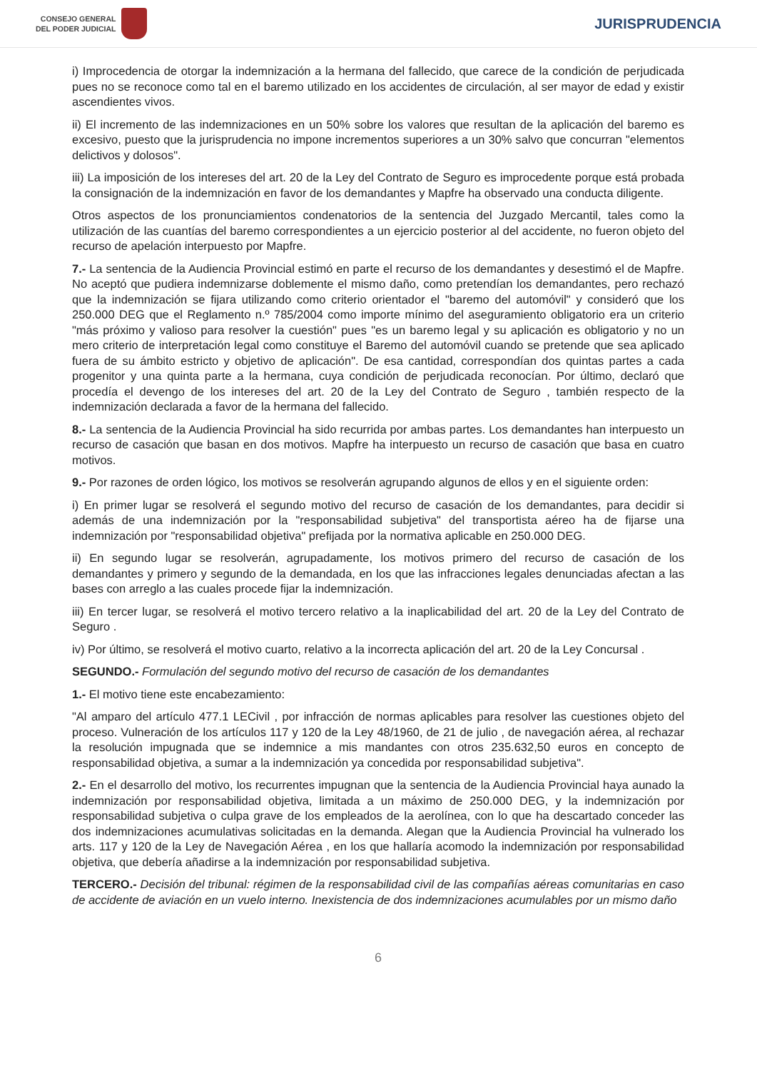CONSEJO GENERAL
DEL PODER JUDICIAL
JURISPRUDENCIA
i) Improcedencia de otorgar la indemnización a la hermana del fallecido, que carece de la condición de perjudicada pues no se reconoce como tal en el baremo utilizado en los accidentes de circulación, al ser mayor de edad y existir ascendientes vivos.
ii) El incremento de las indemnizaciones en un 50% sobre los valores que resultan de la aplicación del baremo es excesivo, puesto que la jurisprudencia no impone incrementos superiores a un 30% salvo que concurran "elementos delictivos y dolosos".
iii) La imposición de los intereses del art. 20 de la Ley del Contrato de Seguro es improcedente porque está probada la consignación de la indemnización en favor de los demandantes y Mapfre ha observado una conducta diligente.
Otros aspectos de los pronunciamientos condenatorios de la sentencia del Juzgado Mercantil, tales como la utilización de las cuantías del baremo correspondientes a un ejercicio posterior al del accidente, no fueron objeto del recurso de apelación interpuesto por Mapfre.
7.- La sentencia de la Audiencia Provincial estimó en parte el recurso de los demandantes y desestimó el de Mapfre. No aceptó que pudiera indemnizarse doblemente el mismo daño, como pretendían los demandantes, pero rechazó que la indemnización se fijara utilizando como criterio orientador el "baremo del automóvil" y consideró que los 250.000 DEG que el Reglamento n.º 785/2004 como importe mínimo del aseguramiento obligatorio era un criterio "más próximo y valioso para resolver la cuestión" pues "es un baremo legal y su aplicación es obligatorio y no un mero criterio de interpretación legal como constituye el Baremo del automóvil cuando se pretende que sea aplicado fuera de su ámbito estricto y objetivo de aplicación". De esa cantidad, correspondían dos quintas partes a cada progenitor y una quinta parte a la hermana, cuya condición de perjudicada reconocían. Por último, declaró que procedía el devengo de los intereses del art. 20 de la Ley del Contrato de Seguro , también respecto de la indemnización declarada a favor de la hermana del fallecido.
8.- La sentencia de la Audiencia Provincial ha sido recurrida por ambas partes. Los demandantes han interpuesto un recurso de casación que basan en dos motivos. Mapfre ha interpuesto un recurso de casación que basa en cuatro motivos.
9.- Por razones de orden lógico, los motivos se resolverán agrupando algunos de ellos y en el siguiente orden:
i) En primer lugar se resolverá el segundo motivo del recurso de casación de los demandantes, para decidir si además de una indemnización por la "responsabilidad subjetiva" del transportista aéreo ha de fijarse una indemnización por "responsabilidad objetiva" prefijada por la normativa aplicable en 250.000 DEG.
ii) En segundo lugar se resolverán, agrupadamente, los motivos primero del recurso de casación de los demandantes y primero y segundo de la demandada, en los que las infracciones legales denunciadas afectan a las bases con arreglo a las cuales procede fijar la indemnización.
iii) En tercer lugar, se resolverá el motivo tercero relativo a la inaplicabilidad del art. 20 de la Ley del Contrato de Seguro .
iv) Por último, se resolverá el motivo cuarto, relativo a la incorrecta aplicación del art. 20 de la Ley Concursal .
SEGUNDO.- Formulación del segundo motivo del recurso de casación de los demandantes
1.- El motivo tiene este encabezamiento:
"Al amparo del artículo 477.1 LECivil , por infracción de normas aplicables para resolver las cuestiones objeto del proceso. Vulneración de los artículos 117 y 120 de la Ley 48/1960, de 21 de julio , de navegación aérea, al rechazar la resolución impugnada que se indemnice a mis mandantes con otros 235.632,50 euros en concepto de responsabilidad objetiva, a sumar a la indemnización ya concedida por responsabilidad subjetiva".
2.- En el desarrollo del motivo, los recurrentes impugnan que la sentencia de la Audiencia Provincial haya aunado la indemnización por responsabilidad objetiva, limitada a un máximo de 250.000 DEG, y la indemnización por responsabilidad subjetiva o culpa grave de los empleados de la aerolínea, con lo que ha descartado conceder las dos indemnizaciones acumulativas solicitadas en la demanda. Alegan que la Audiencia Provincial ha vulnerado los arts. 117 y 120 de la Ley de Navegación Aérea , en los que hallaría acomodo la indemnización por responsabilidad objetiva, que debería añadirse a la indemnización por responsabilidad subjetiva.
TERCERO.- Decisión del tribunal: régimen de la responsabilidad civil de las compañías aéreas comunitarias en caso de accidente de aviación en un vuelo interno. Inexistencia de dos indemnizaciones acumulables por un mismo daño
6